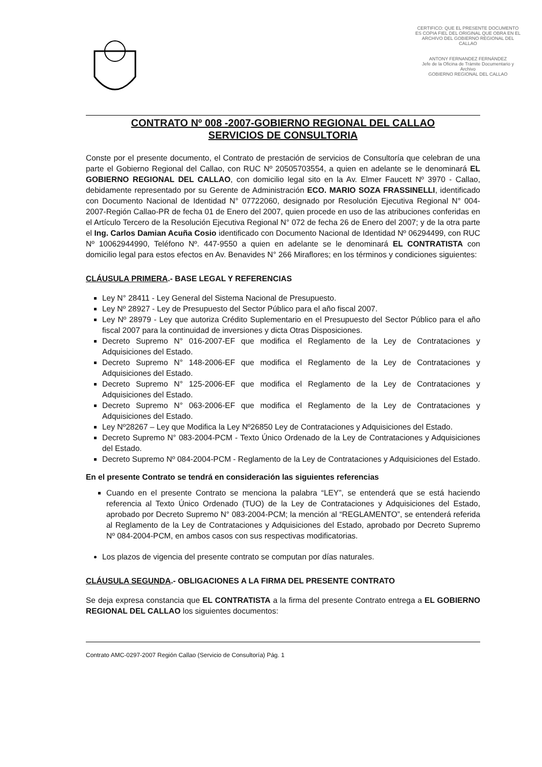CERTIFICO: QUE EL PRESENTE DOCUMENTO ES COPIA FIEL DEL ORIGINAL QUE OBRA EN EL ARCHIVO DEL GOBIERNO REGIONAL DEL CALLAO
ANTONY FERNANDEZ FERNÁNDEZ
Jefe de la Oficina de Trámite Documentario y Archivo
GOBIERNO REGIONAL DEL CALLAO
CONTRATO Nº 008 -2007-GOBIERNO REGIONAL DEL CALLAO
SERVICIOS DE CONSULTORIA
Conste por el presente documento, el Contrato de prestación de servicios de Consultoría que celebran de una parte el Gobierno Regional del Callao, con RUC Nº 20505703554, a quien en adelante se le denominará EL GOBIERNO REGIONAL DEL CALLAO, con domicilio legal sito en la Av. Elmer Faucett Nº 3970 - Callao, debidamente representado por su Gerente de Administración ECO. MARIO SOZA FRASSINELLI, identificado con Documento Nacional de Identidad N° 07722060, designado por Resolución Ejecutiva Regional N° 004-2007-Región Callao-PR de fecha 01 de Enero del 2007, quien procede en uso de las atribuciones conferidas en el Artículo Tercero de la Resolución Ejecutiva Regional N° 072 de fecha 26 de Enero del 2007; y de la otra parte el Ing. Carlos Damian Acuña Cosio identificado con Documento Nacional de Identidad Nº 06294499, con RUC Nº 10062944990, Teléfono Nº. 447-9550 a quien en adelante se le denominará EL CONTRATISTA con domicilio legal para estos efectos en Av. Benavides N° 266 Miraflores; en los términos y condiciones siguientes:
CLÁUSULA PRIMERA.- BASE LEGAL Y REFERENCIAS
Ley N° 28411 - Ley General del Sistema Nacional de Presupuesto.
Ley Nº 28927 - Ley de Presupuesto del Sector Público para el año fiscal 2007.
Ley Nº 28979 - Ley que autoriza Crédito Suplementario en el Presupuesto del Sector Público para el año fiscal 2007 para la continuidad de inversiones y dicta Otras Disposiciones.
Decreto Supremo N° 016-2007-EF que modifica el Reglamento de la Ley de Contrataciones y Adquisiciones del Estado.
Decreto Supremo N° 148-2006-EF que modifica el Reglamento de la Ley de Contrataciones y Adquisiciones del Estado.
Decreto Supremo N° 125-2006-EF que modifica el Reglamento de la Ley de Contrataciones y Adquisiciones del Estado.
Decreto Supremo N° 063-2006-EF que modifica el Reglamento de la Ley de Contrataciones y Adquisiciones del Estado.
Ley Nº28267 – Ley que Modifica la Ley Nº26850 Ley de Contrataciones y Adquisiciones del Estado.
Decreto Supremo N° 083-2004-PCM - Texto Único Ordenado de la Ley de Contrataciones y Adquisiciones del Estado.
Decreto Supremo Nº 084-2004-PCM - Reglamento de la Ley de Contrataciones y Adquisiciones del Estado.
En el presente Contrato se tendrá en consideración las siguientes referencias
Cuando en el presente Contrato se menciona la palabra “LEY”, se entenderá que se está haciendo referencia al Texto Único Ordenado (TUO) de la Ley de Contrataciones y Adquisiciones del Estado, aprobado por Decreto Supremo N° 083-2004-PCM; la mención al “REGLAMENTO”, se entenderá referida al Reglamento de la Ley de Contrataciones y Adquisiciones del Estado, aprobado por Decreto Supremo Nº 084-2004-PCM, en ambos casos con sus respectivas modificatorias.
Los plazos de vigencia del presente contrato se computan por días naturales.
CLÁUSULA SEGUNDA.- OBLIGACIONES A LA FIRMA DEL PRESENTE CONTRATO
Se deja expresa constancia que EL CONTRATISTA a la firma del presente Contrato entrega a EL GOBIERNO REGIONAL DEL CALLAO los siguientes documentos:
Contrato AMC-0297-2007 Región Callao (Servicio de Consultoría) Pág. 1